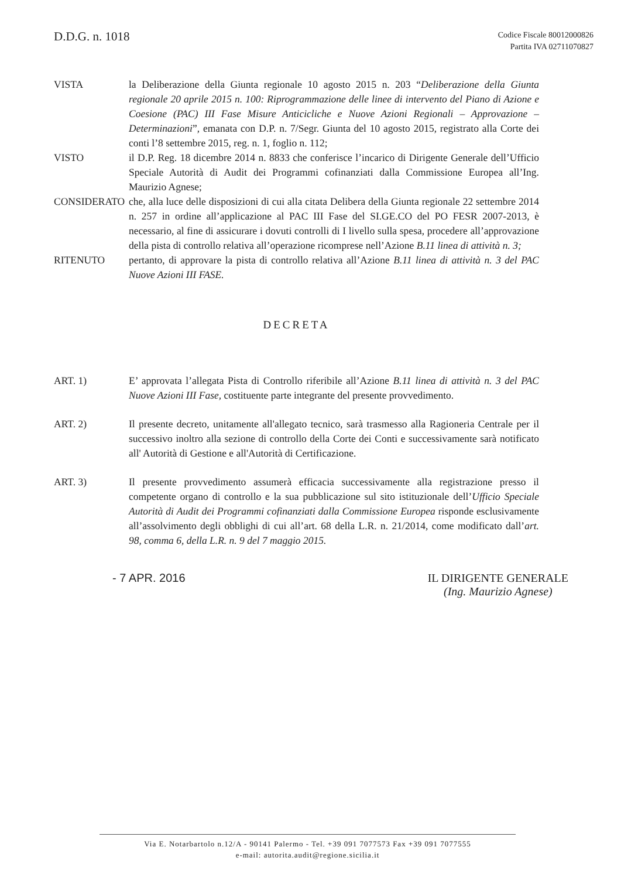D.D.G. n. 1018
Codice Fiscale 80012000826
Partita IVA 02711070827
VISTA la Deliberazione della Giunta regionale 10 agosto 2015 n. 203 “Deliberazione della Giunta regionale 20 aprile 2015 n. 100: Riprogrammazione delle linee di intervento del Piano di Azione e Coesione (PAC) III Fase Misure Anticicliche e Nuove Azioni Regionali – Approvazione – Determinazioni”, emanata con D.P. n. 7/Segr. Giunta del 10 agosto 2015, registrato alla Corte dei conti l’8 settembre 2015, reg. n. 1, foglio n. 112;
VISTO il D.P. Reg. 18 dicembre 2014 n. 8833 che conferisce l’incarico di Dirigente Generale dell’Ufficio Speciale Autorità di Audit dei Programmi cofinanziati dalla Commissione Europea all’Ing. Maurizio Agnese;
CONSIDERATO che, alla luce delle disposizioni di cui alla citata Delibera della Giunta regionale 22 settembre 2014 n. 257 in ordine all’applicazione al PAC III Fase del SI.GE.CO del PO FESR 2007-2013, è necessario, al fine di assicurare i dovuti controlli di I livello sulla spesa, procedere all’approvazione della pista di controllo relativa all’operazione ricomprese nell’Azione B.11 linea di attività n. 3;
RITENUTO pertanto, di approvare la pista di controllo relativa all’Azione B.11 linea di attività n. 3 del PAC Nuove Azioni III FASE.
DECRETA
ART. 1) E’ approvata l’allegata Pista di Controllo riferibile all’Azione B.11 linea di attività n. 3 del PAC Nuove Azioni III Fase, costituente parte integrante del presente provvedimento.
ART. 2) Il presente decreto, unitamente all'allegato tecnico, sarà trasmesso alla Ragioneria Centrale per il successivo inoltro alla sezione di controllo della Corte dei Conti e successivamente sarà notificato all' Autorità di Gestione e all'Autorità di Certificazione.
ART. 3) Il presente provvedimento assumerà efficacia successivamente alla registrazione presso il competente organo di controllo e la sua pubblicazione sul sito istituzionale dell’Ufficio Speciale Autorità di Audit dei Programmi cofinanziati dalla Commissione Europea risponde esclusivamente all’assolvimento degli obblighi di cui all’art. 68 della L.R. n. 21/2014, come modificato dall’art. 98, comma 6, della L.R. n. 9 del 7 maggio 2015.
- 7 APR. 2016 IL DIRIGENTE GENERALE
(Ing. Maurizio Agnese)
Via E. Notarbartolo n.12/A - 90141 Palermo - Tel. +39 091 7077573 Fax +39 091 7077555
e-mail: autorita.audit@regione.sicilia.it